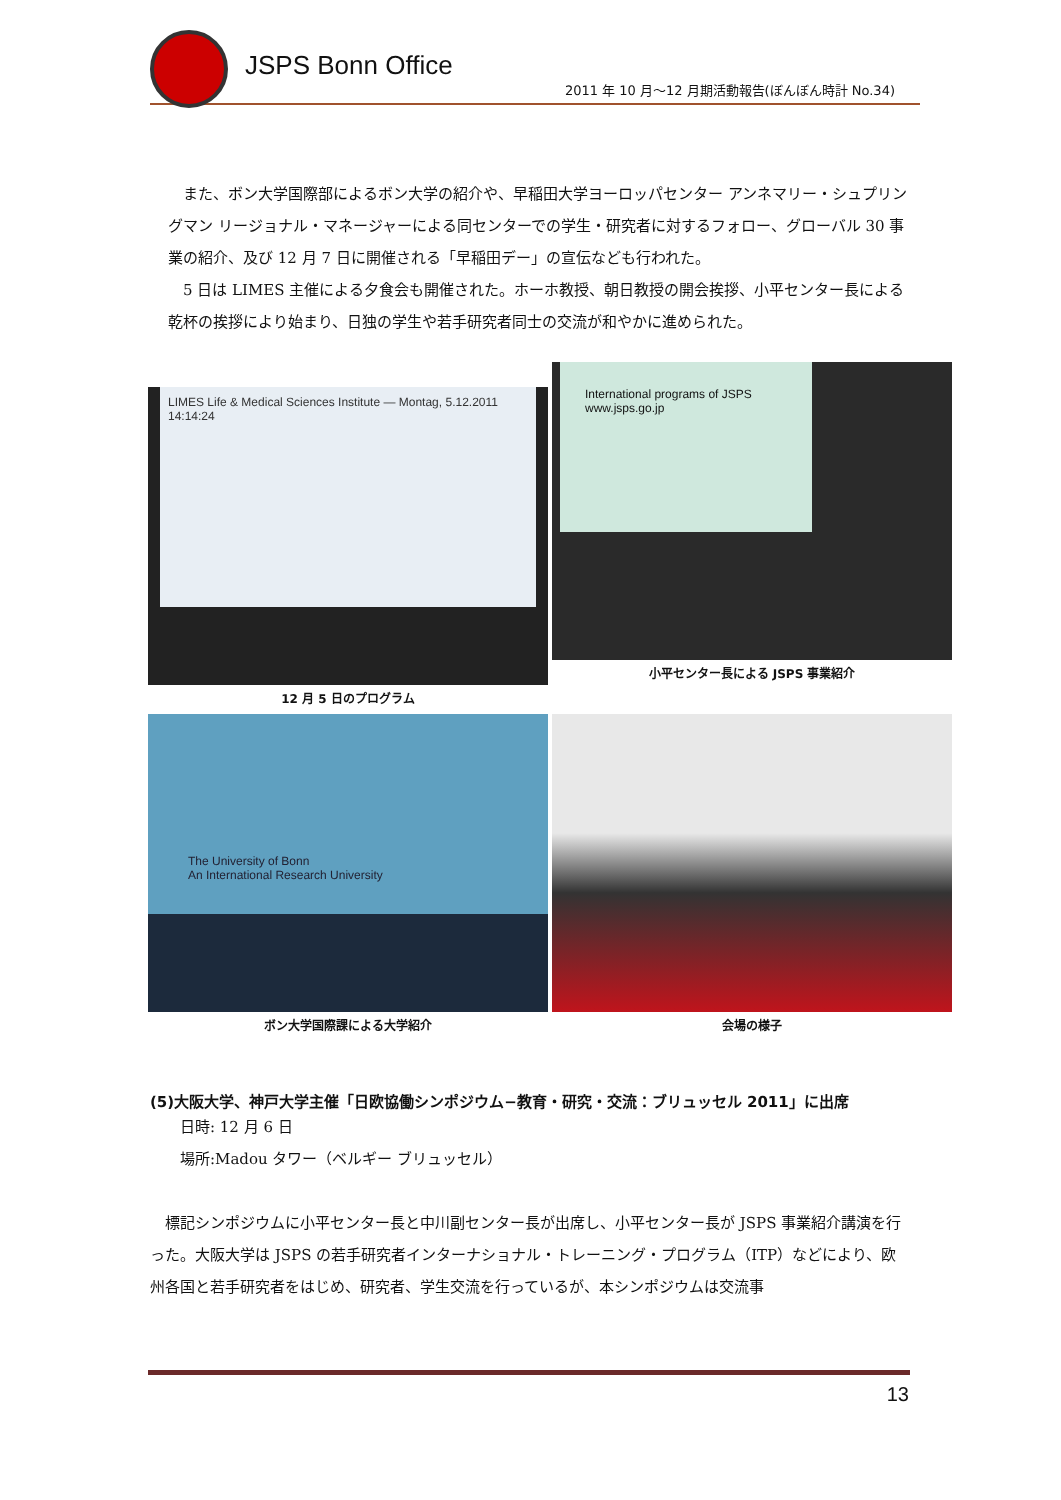JSPS Bonn Office
2011 年 10 月～12 月期活動報告(ぼんぼん時計 No.34)
また、ボン大学国際部によるボン大学の紹介や、早稲田大学ヨーロッパセンター アンネマリー・シュプリングマン リージョナル・マネージャーによる同センターでの学生・研究者に対するフォロー、グローバル 30 事業の紹介、及び 12 月 7 日に開催される「早稲田デー」の宣伝なども行われた。
5 日は LIMES 主催による夕食会も開催された。ホーホ教授、朝日教授の開会挨拶、小平センター長による乾杯の挨拶により始まり、日独の学生や若手研究者同士の交流が和やかに進められた。
LIMES Life & Medical Sciences Institute — Montag, 5.12.2011 14:14:24
12 月 5 日のプログラム
International programs of JSPS
www.jsps.go.jp
小平センター長による JSPS 事業紹介
The University of Bonn
An International Research University
ボン大学国際課による大学紹介
会場の様子
(5)大阪大学、神戸大学主催「日欧協働シンポジウム−教育・研究・交流：ブリュッセル 2011」に出席
日時: 12 月 6 日
場所:Madou タワー（ベルギー ブリュッセル）
標記シンポジウムに小平センター長と中川副センター長が出席し、小平センター長が JSPS 事業紹介講演を行った。大阪大学は JSPS の若手研究者インターナショナル・トレーニング・プログラム（ITP）などにより、欧州各国と若手研究者をはじめ、研究者、学生交流を行っているが、本シンポジウムは交流事
13